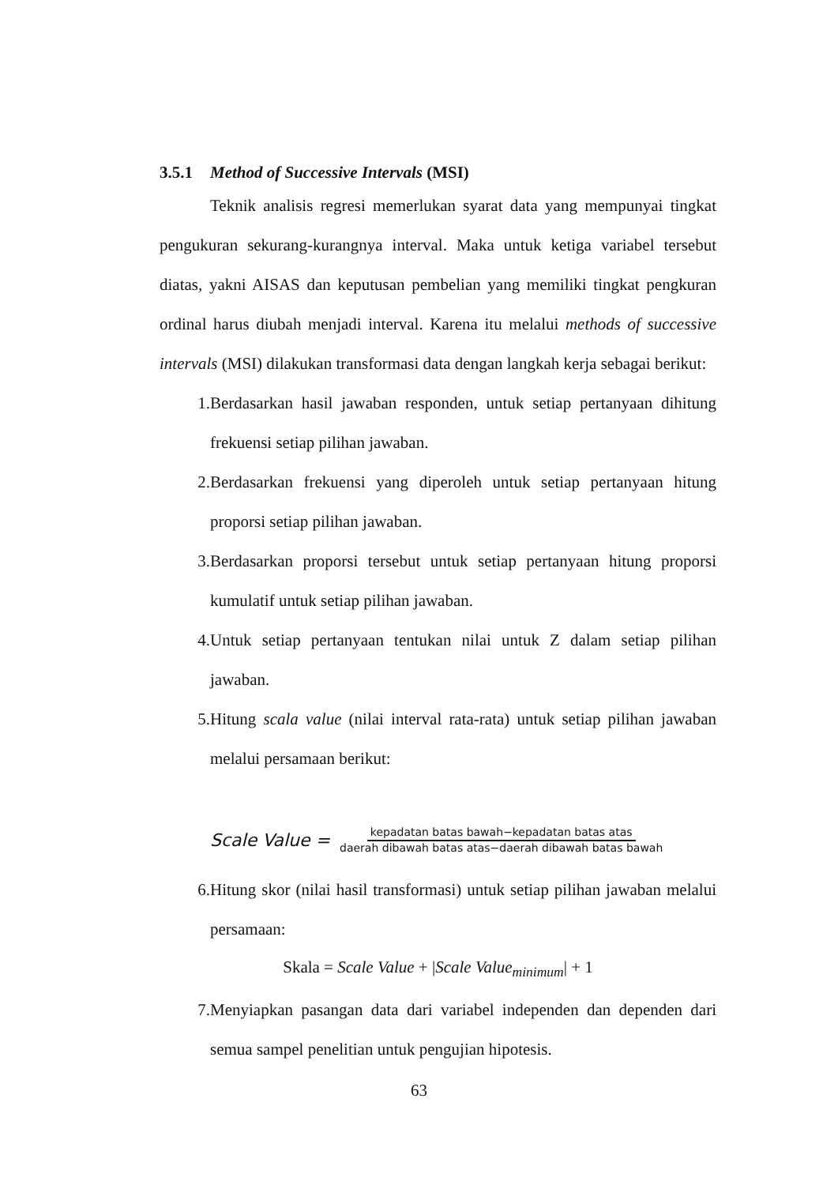3.5.1 Method of Successive Intervals (MSI)
Teknik analisis regresi memerlukan syarat data yang mempunyai tingkat pengukuran sekurang-kurangnya interval. Maka untuk ketiga variabel tersebut diatas, yakni AISAS dan keputusan pembelian yang memiliki tingkat pengkuran ordinal harus diubah menjadi interval. Karena itu melalui methods of successive intervals (MSI) dilakukan transformasi data dengan langkah kerja sebagai berikut:
1. Berdasarkan hasil jawaban responden, untuk setiap pertanyaan dihitung frekuensi setiap pilihan jawaban.
2. Berdasarkan frekuensi yang diperoleh untuk setiap pertanyaan hitung proporsi setiap pilihan jawaban.
3. Berdasarkan proporsi tersebut untuk setiap pertanyaan hitung proporsi kumulatif untuk setiap pilihan jawaban.
4. Untuk setiap pertanyaan tentukan nilai untuk Z dalam setiap pilihan jawaban.
5. Hitung scala value (nilai interval rata-rata) untuk setiap pilihan jawaban melalui persamaan berikut:
Scale Value = kepadatan batas bawah−kepadatan batas atas daerah dibawah batas atas−daerah dibawah batas bawah
6. Hitung skor (nilai hasil transformasi) untuk setiap pilihan jawaban melalui persamaan:
Skala = Scale Value + |Scale Value<sub>minimum</sub>| + 1
7. Menyiapkan pasangan data dari variabel independen dan dependen dari semua sampel penelitian untuk pengujian hipotesis.
63